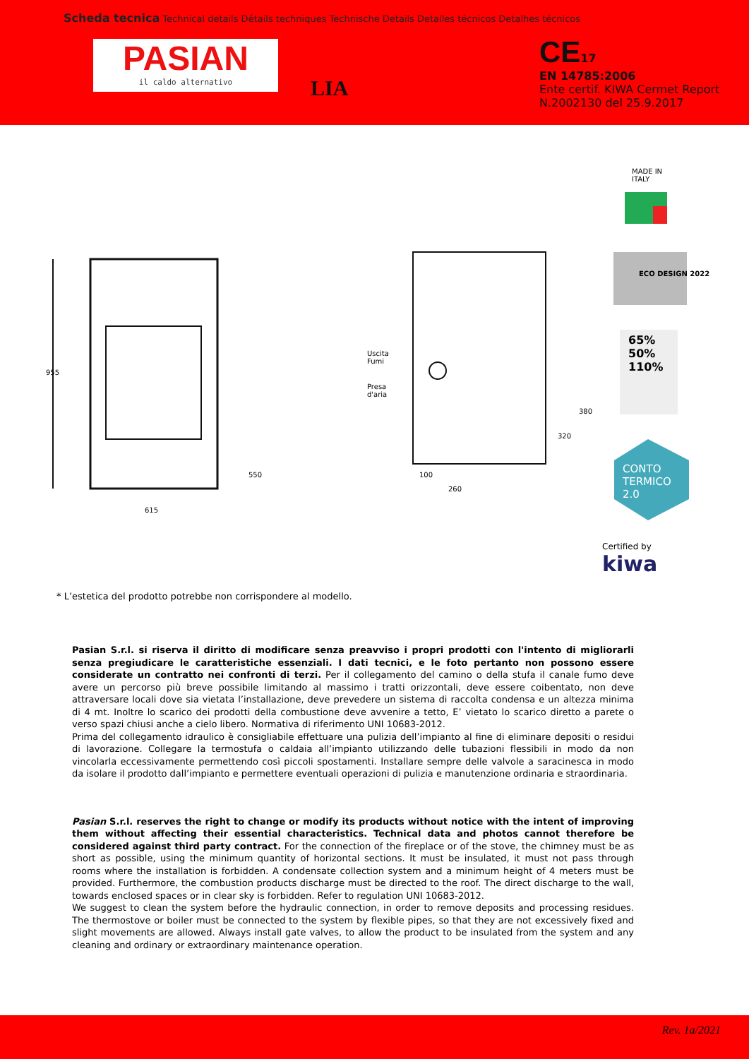Scheda tecnica Technical details Détails techniques Technische Details Detalles técnicos Detalhes técnicos
PASIAN
il caldo alternativo
LIA
CE 17
EN 14785:2006
Ente certif. KIWA Cermet Report
N.2002130 del 25.9.2017
MADE IN
ITALY
955
615
550
Uscita
Fumi
Presa
d'aria
100
260
320
380
ECO DESIGN 2022
65%
50%
110%
CONTO
TERMICO
2.0
Certified by
kiwa
* L’estetica del prodotto potrebbe non corrispondere al modello.
Pasian S.r.l. si riserva il diritto di modificare senza preavviso i propri prodotti con l'intento di migliorarli senza pregiudicare le caratteristiche essenziali. I dati tecnici, e le foto pertanto non possono essere considerate un contratto nei confronti di terzi. Per il collegamento del camino o della stufa il canale fumo deve avere un percorso più breve possibile limitando al massimo i tratti orizzontali, deve essere coibentato, non deve attraversare locali dove sia vietata l’installazione, deve prevedere un sistema di raccolta condensa e un altezza minima di 4 mt. Inoltre lo scarico dei prodotti della combustione deve avvenire a tetto, E’ vietato lo scarico diretto a parete o verso spazi chiusi anche a cielo libero. Normativa di riferimento UNI 10683-2012.
Prima del collegamento idraulico è consigliabile effettuare una pulizia dell’impianto al fine di eliminare depositi o residui di lavorazione. Collegare la termostufa o caldaia all’impianto utilizzando delle tubazioni flessibili in modo da non vincolarla eccessivamente permettendo così piccoli spostamenti. Installare sempre delle valvole a saracinesca in modo da isolare il prodotto dall’impianto e permettere eventuali operazioni di pulizia e manutenzione ordinaria e straordinaria.
Pasian S.r.l. reserves the right to change or modify its products without notice with the intent of improving them without affecting their essential characteristics. Technical data and photos cannot therefore be considered against third party contract. For the connection of the fireplace or of the stove, the chimney must be as short as possible, using the minimum quantity of horizontal sections. It must be insulated, it must not pass through rooms where the installation is forbidden. A condensate collection system and a minimum height of 4 meters must be provided. Furthermore, the combustion products discharge must be directed to the roof. The direct discharge to the wall, towards enclosed spaces or in clear sky is forbidden. Refer to regulation UNI 10683-2012.
We suggest to clean the system before the hydraulic connection, in order to remove deposits and processing residues. The thermostove or boiler must be connected to the system by flexible pipes, so that they are not excessively fixed and slight movements are allowed. Always install gate valves, to allow the product to be insulated from the system and any cleaning and ordinary or extraordinary maintenance operation.
Rev. 1a/2021